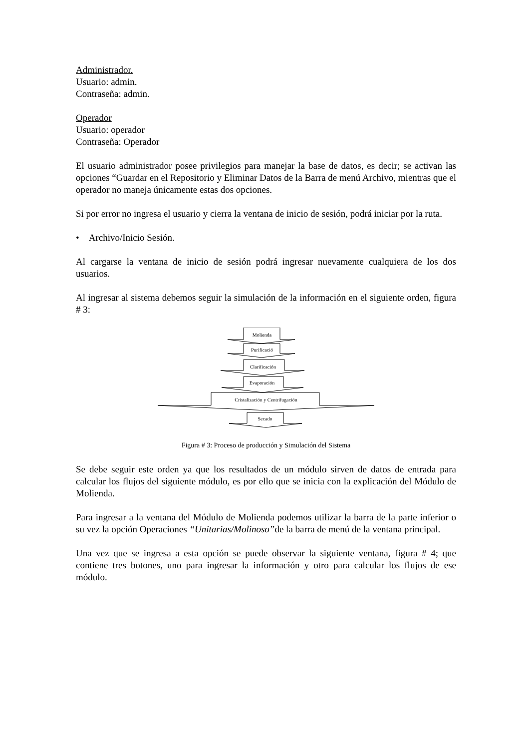Administrador.
Usuario: admin.
Contraseña: admin.
Operador
Usuario: operador
Contraseña: Operador
El usuario administrador posee privilegios para manejar la base de datos, es decir; se activan las opciones “Guardar en el Repositorio y Eliminar Datos de la Barra de menú Archivo, mientras que el operador no maneja únicamente estas dos opciones.
Si por error no ingresa el usuario y cierra la ventana de inicio de sesión, podrá iniciar por la ruta.
• Archivo/Inicio Sesión.
Al cargarse la ventana de inicio de sesión podrá ingresar nuevamente cualquiera de los dos usuarios.
Al ingresar al sistema debemos seguir la simulación de la información en el siguiente orden, figura # 3:
Molienda
Purificació
Clarificación
Evaporación
Cristalización y Centrifugación
Secado
Figura # 3: Proceso de producción y Simulación del Sistema
Se debe seguir este orden ya que los resultados de un módulo sirven de datos de entrada para calcular los flujos del siguiente módulo, es por ello que se inicia con la explicación del Módulo de Molienda.
Para ingresar a la ventana del Módulo de Molienda podemos utilizar la barra de la parte inferior o su vez la opción Operaciones “Unitarias/Molinoso”de la barra de menú de la ventana principal.
Una vez que se ingresa a esta opción se puede observar la siguiente ventana, figura # 4; que contiene tres botones, uno para ingresar la información y otro para calcular los flujos de ese módulo.